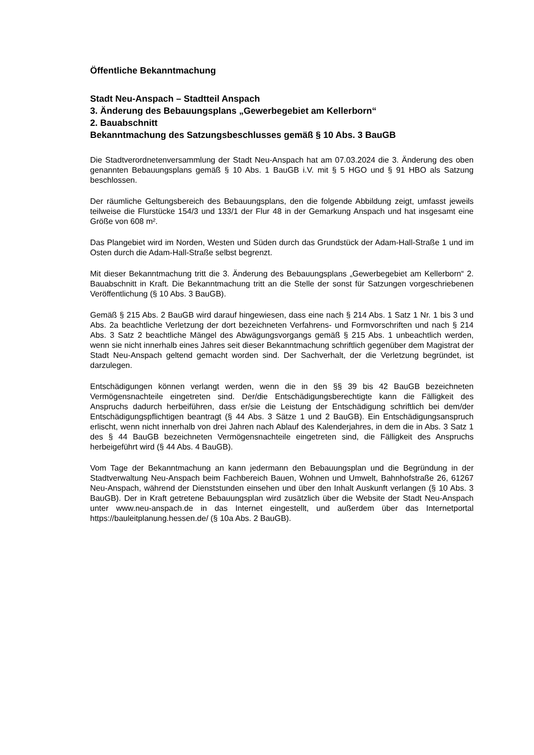Öffentliche Bekanntmachung
Stadt Neu-Anspach – Stadtteil Anspach
3. Änderung des Bebauungsplans „Gewerbegebiet am Kellerborn“
2. Bauabschnitt
Bekanntmachung des Satzungsbeschlusses gemäß § 10 Abs. 3 BauGB
Die Stadtverordnetenversammlung der Stadt Neu-Anspach hat am 07.03.2024 die 3. Änderung des oben genannten Bebauungsplans gemäß § 10 Abs. 1 BauGB i.V. mit § 5 HGO und § 91 HBO als Satzung beschlossen.
Der räumliche Geltungsbereich des Bebauungsplans, den die folgende Abbildung zeigt, umfasst jeweils teilweise die Flurstücke 154/3 und 133/1 der Flur 48 in der Gemarkung Anspach und hat insgesamt eine Größe von 608 m².
Das Plangebiet wird im Norden, Westen und Süden durch das Grundstück der Adam-Hall-Straße 1 und im Osten durch die Adam-Hall-Straße selbst begrenzt.
Mit dieser Bekanntmachung tritt die 3. Änderung des Bebauungsplans „Gewerbegebiet am Kellerborn“ 2. Bauabschnitt in Kraft. Die Bekanntmachung tritt an die Stelle der sonst für Satzungen vorgeschriebenen Veröffentlichung (§ 10 Abs. 3 BauGB).
Gemäß § 215 Abs. 2 BauGB wird darauf hingewiesen, dass eine nach § 214 Abs. 1 Satz 1 Nr. 1 bis 3 und Abs. 2a beachtliche Verletzung der dort bezeichneten Verfahrens- und Formvorschriften und nach § 214 Abs. 3 Satz 2 beachtliche Mängel des Abwägungsvorgangs gemäß § 215 Abs. 1 unbeachtlich werden, wenn sie nicht innerhalb eines Jahres seit dieser Bekanntmachung schriftlich gegenüber dem Magistrat der Stadt Neu-Anspach geltend gemacht worden sind. Der Sachverhalt, der die Verletzung begründet, ist darzulegen.
Entschädigungen können verlangt werden, wenn die in den §§ 39 bis 42 BauGB bezeichneten Vermögensnachteile eingetreten sind. Der/die Entschädigungsberechtigte kann die Fälligkeit des Anspruchs dadurch herbeiführen, dass er/sie die Leistung der Entschädigung schriftlich bei dem/der Entschädigungspflichtigen beantragt (§ 44 Abs. 3 Sätze 1 und 2 BauGB). Ein Entschädigungsanspruch erlischt, wenn nicht innerhalb von drei Jahren nach Ablauf des Kalenderjahres, in dem die in Abs. 3 Satz 1 des § 44 BauGB bezeichneten Vermögensnachteile eingetreten sind, die Fälligkeit des Anspruchs herbeigeführt wird (§ 44 Abs. 4 BauGB).
Vom Tage der Bekanntmachung an kann jedermann den Bebauungsplan und die Begründung in der Stadtverwaltung Neu-Anspach beim Fachbereich Bauen, Wohnen und Umwelt, Bahnhofstraße 26, 61267 Neu-Anspach, während der Dienststunden einsehen und über den Inhalt Auskunft verlangen (§ 10 Abs. 3 BauGB). Der in Kraft getretene Bebauungsplan wird zusätzlich über die Website der Stadt Neu-Anspach unter www.neu-anspach.de in das Internet eingestellt, und außerdem über das Internetportal https://bauleitplanung.hessen.de/ (§ 10a Abs. 2 BauGB).